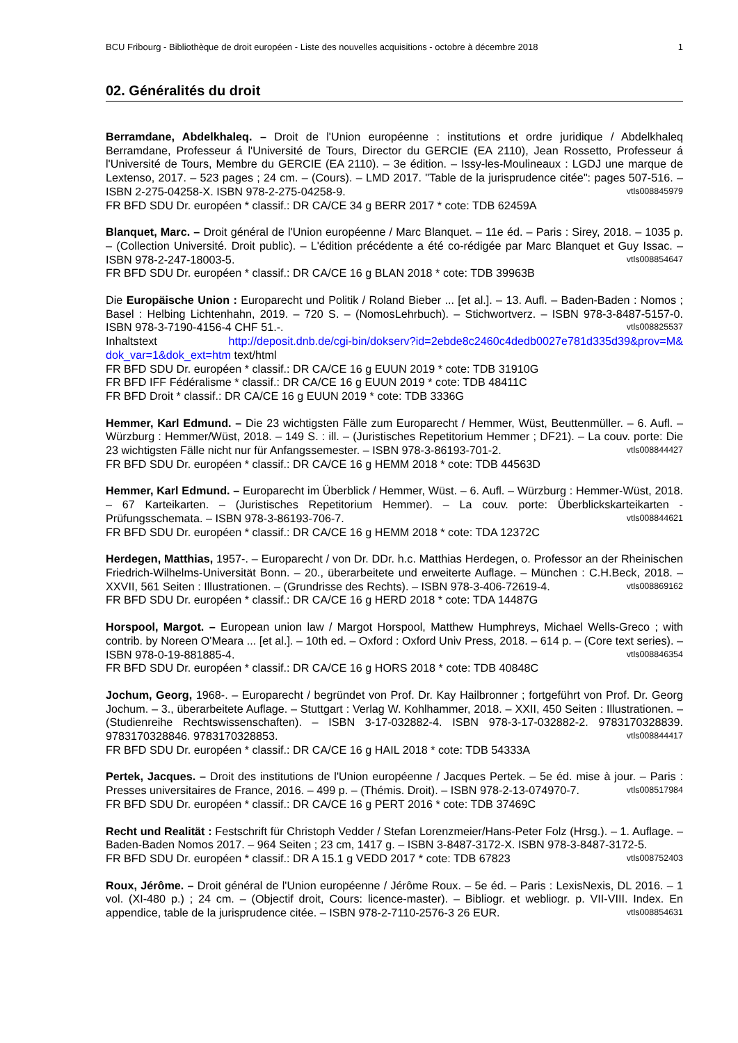BCU Fribourg - Bibliothèque de droit européen - Liste des nouvelles acquisitions - octobre à décembre 2018 1
02. Généralités du droit
Berramdane, Abdelkhaleq. – Droit de l'Union européenne : institutions et ordre juridique / Abdelkhaleq Berramdane, Professeur á l'Université de Tours, Director du GERCIE (EA 2110), Jean Rossetto, Professeur á l'Université de Tours, Membre du GERCIE (EA 2110). – 3e édition. – Issy-les-Moulineaux : LGDJ une marque de Lextenso, 2017. – 523 pages ; 24 cm. – (Cours). – LMD 2017. "Table de la jurisprudence citée": pages 507-516. – ISBN 2-275-04258-X. ISBN 978-2-275-04258-9. vtls008845979
FR BFD SDU Dr. européen * classif.: DR CA/CE 34 g BERR 2017 * cote: TDB 62459A
Blanquet, Marc. – Droit général de l'Union européenne / Marc Blanquet. – 11e éd. – Paris : Sirey, 2018. – 1035 p. – (Collection Université. Droit public). – L'édition précédente a été co-rédigée par Marc Blanquet et Guy Issac. – ISBN 978-2-247-18003-5. vtls008854647
FR BFD SDU Dr. européen * classif.: DR CA/CE 16 g BLAN 2018 * cote: TDB 39963B
Die Europäische Union : Europarecht und Politik / Roland Bieber ... [et al.]. – 13. Aufl. – Baden-Baden : Nomos ; Basel : Helbing Lichtenhahn, 2019. – 720 S. – (NomosLehrbuch). – Stichwortverz. – ISBN 978-3-8487-5157-0. ISBN 978-3-7190-4156-4 CHF 51.-. vtls008825537
Inhaltstext http://deposit.dnb.de/cgi-bin/dokserv?id=2ebde8c2460c4dedb0027e781d335d39&prov=M& dok_var=1&dok_ext=htm text/html
FR BFD SDU Dr. européen * classif.: DR CA/CE 16 g EUUN 2019 * cote: TDB 31910G
FR BFD IFF Fédéralisme * classif.: DR CA/CE 16 g EUUN 2019 * cote: TDB 48411C
FR BFD Droit * classif.: DR CA/CE 16 g EUUN 2019 * cote: TDB 3336G
Hemmer, Karl Edmund. – Die 23 wichtigsten Fälle zum Europarecht / Hemmer, Wüst, Beuttenmüller. – 6. Aufl. – Würzburg : Hemmer/Wüst, 2018. – 149 S. : ill. – (Juristisches Repetitorium Hemmer ; DF21). – La couv. porte: Die 23 wichtigsten Fälle nicht nur für Anfangssemester. – ISBN 978-3-86193-701-2. vtls008844427
FR BFD SDU Dr. européen * classif.: DR CA/CE 16 g HEMM 2018 * cote: TDB 44563D
Hemmer, Karl Edmund. – Europarecht im Überblick / Hemmer, Wüst. – 6. Aufl. – Würzburg : Hemmer-Wüst, 2018. – 67 Karteikarten. – (Juristisches Repetitorium Hemmer). – La couv. porte: Überblickskarteikarten - Prüfungsschemata. – ISBN 978-3-86193-706-7. vtls008844621
FR BFD SDU Dr. européen * classif.: DR CA/CE 16 g HEMM 2018 * cote: TDA 12372C
Herdegen, Matthias, 1957-. – Europarecht / von Dr. DDr. h.c. Matthias Herdegen, o. Professor an der Rheinischen Friedrich-Wilhelms-Universität Bonn. – 20., überarbeitete und erweiterte Auflage. – München : C.H.Beck, 2018. – XXVII, 561 Seiten : Illustrationen. – (Grundrisse des Rechts). – ISBN 978-3-406-72619-4. vtls008869162
FR BFD SDU Dr. européen * classif.: DR CA/CE 16 g HERD 2018 * cote: TDA 14487G
Horspool, Margot. – European union law / Margot Horspool, Matthew Humphreys, Michael Wells-Greco ; with contrib. by Noreen O'Meara ... [et al.]. – 10th ed. – Oxford : Oxford Univ Press, 2018. – 614 p. – (Core text series). – ISBN 978-0-19-881885-4. vtls008846354
FR BFD SDU Dr. européen * classif.: DR CA/CE 16 g HORS 2018 * cote: TDB 40848C
Jochum, Georg, 1968-. – Europarecht / begründet von Prof. Dr. Kay Hailbronner ; fortgeführt von Prof. Dr. Georg Jochum. – 3., überarbeitete Auflage. – Stuttgart : Verlag W. Kohlhammer, 2018. – XXII, 450 Seiten : Illustrationen. – (Studienreihe Rechtswissenschaften). – ISBN 3-17-032882-4. ISBN 978-3-17-032882-2. 9783170328839. 9783170328846. 9783170328853. vtls008844417
FR BFD SDU Dr. européen * classif.: DR CA/CE 16 g HAIL 2018 * cote: TDB 54333A
Pertek, Jacques. – Droit des institutions de l'Union européenne / Jacques Pertek. – 5e éd. mise à jour. – Paris : Presses universitaires de France, 2016. – 499 p. – (Thémis. Droit). – ISBN 978-2-13-074970-7. vtls008517984
FR BFD SDU Dr. européen * classif.: DR CA/CE 16 g PERT 2016 * cote: TDB 37469C
Recht und Realität : Festschrift für Christoph Vedder / Stefan Lorenzmeier/Hans-Peter Folz (Hrsg.). – 1. Auflage. – Baden-Baden Nomos 2017. – 964 Seiten ; 23 cm, 1417 g. – ISBN 3-8487-3172-X. ISBN 978-3-8487-3172-5. vtls008752403
FR BFD SDU Dr. européen * classif.: DR A 15.1 g VEDD 2017 * cote: TDB 67823
Roux, Jérôme. – Droit général de l'Union européenne / Jérôme Roux. – 5e éd. – Paris : LexisNexis, DL 2016. – 1 vol. (XI-480 p.) ; 24 cm. – (Objectif droit, Cours: licence-master). – Bibliogr. et webliogr. p. VII-VIII. Index. En appendice, table de la jurisprudence citée. – ISBN 978-2-7110-2576-3 26 EUR. vtls008854631